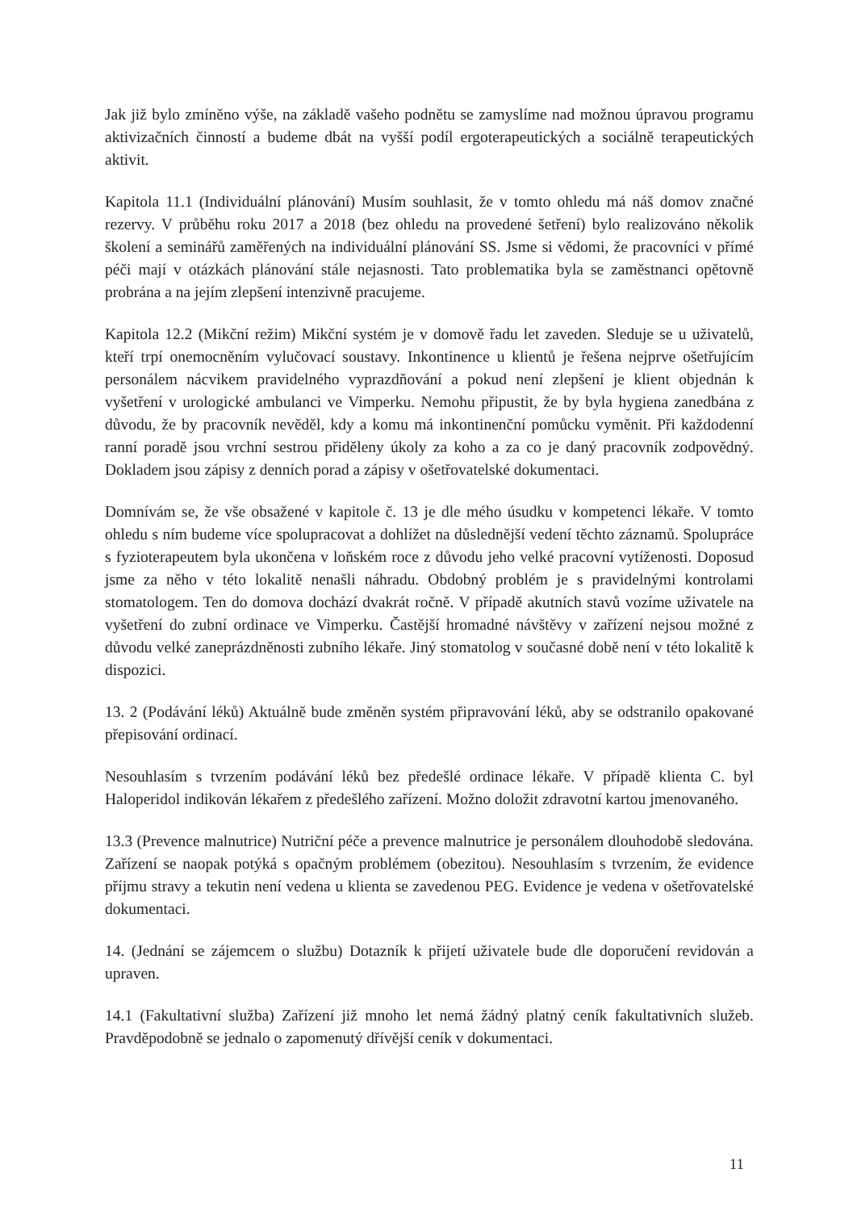Jak již bylo zmíněno výše, na základě vašeho podnětu se zamyslíme nad možnou úpravou programu aktivizačních činností a budeme dbát na vyšší podíl ergoterapeutických a sociálně terapeutických aktivit.
Kapitola 11.1 (Individuální plánování) Musím souhlasit, že v tomto ohledu má náš domov značné rezervy. V průběhu roku 2017 a 2018 (bez ohledu na provedené šetření) bylo realizováno několik školení a seminářů zaměřených na individuální plánování SS. Jsme si vědomi, že pracovníci v přímé péči mají v otázkách plánování stále nejasnosti. Tato problematika byla se zaměstnanci opětovně probrána a na jejím zlepšení intenzivně pracujeme.
Kapitola 12.2 (Mikční režim) Mikční systém je v domově řadu let zaveden. Sleduje se u uživatelů, kteří trpí onemocněním vylučovací soustavy. Inkontinence u klientů je řešena nejprve ošetřujícím personálem nácvikem pravidelného vyprazdňování a pokud není zlepšení je klient objednán k vyšetření v urologické ambulanci ve Vimperku. Nemohu připustit, že by byla hygiena zanedbána z důvodu, že by pracovník nevěděl, kdy a komu má inkontinenční pomůcku vyměnit. Při každodenní ranní poradě jsou vrchní sestrou přiděleny úkoly za koho a za co je daný pracovník zodpovědný. Dokladem jsou zápisy z denních porad a zápisy v ošetřovatelské dokumentaci.
Domnívám se, že vše obsažené v kapitole č. 13 je dle mého úsudku v kompetenci lékaře. V tomto ohledu s ním budeme více spolupracovat a dohlížet na důslednější vedení těchto záznamů. Spolupráce s fyzioterapeutem byla ukončena v loňském roce z důvodu jeho velké pracovní vytíženosti. Doposud jsme za něho v této lokalitě nenašli náhradu. Obdobný problém je s pravidelnými kontrolami stomatologem. Ten do domova dochází dvakrát ročně. V případě akutních stavů vozíme uživatele na vyšetření do zubní ordinace ve Vimperku. Častější hromadné návštěvy v zařízení nejsou možné z důvodu velké zaneprázdněnosti zubního lékaře. Jiný stomatolog v současné době není v této lokalitě k dispozici.
13. 2 (Podávání léků) Aktuálně bude změněn systém připravování léků, aby se odstranilo opakované přepisování ordinací.
Nesouhlasím s tvrzením podávání léků bez předešlé ordinace lékaře. V případě klienta C. byl Haloperidol indikován lékařem z předešlého zařízení. Možno doložit zdravotní kartou jmenovaného.
13.3 (Prevence malnutrice) Nutriční péče a prevence malnutrice je personálem dlouhodobě sledována. Zařízení se naopak potýká s opačným problémem (obezitou). Nesouhlasím s tvrzením, že evidence příjmu stravy a tekutin není vedena u klienta se zavedenou PEG. Evidence je vedena v ošetřovatelské dokumentaci.
14. (Jednání se zájemcem o službu) Dotazník k přijetí uživatele bude dle doporučení revidován a upraven.
14.1 (Fakultativní služba) Zařízení již mnoho let nemá žádný platný ceník fakultativních služeb. Pravděpodobně se jednalo o zapomenutý dřívější ceník v dokumentaci.
11